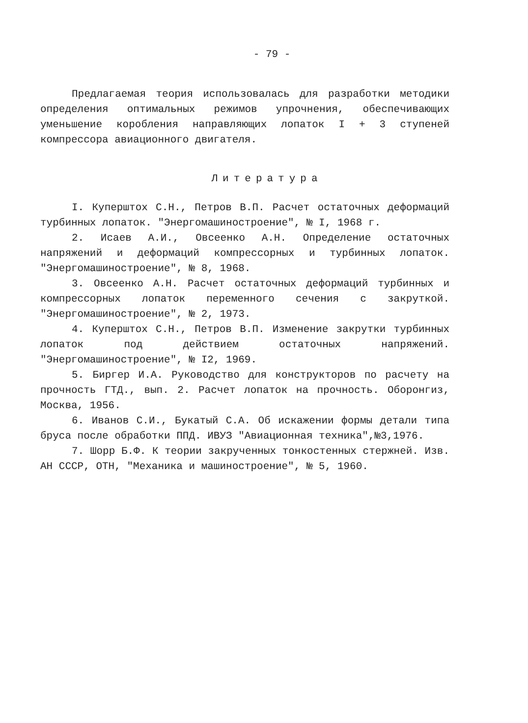- 79 -
Предлагаемая теория использовалась для разработки методики определения оптимальных режимов упрочнения, обеспечивающих уменьшение коробления направляющих лопаток I + 3 ступеней компрессора авиационного двигателя.
Литература
I. Куперштох С.Н., Петров В.П. Расчет остаточных деформаций турбинных лопаток. "Энергомашиностроение", № I, 1968 г.
2. Исаев А.И., Овсеенко А.Н. Определение остаточных напряжений и деформаций компрессорных и турбинных лопаток. "Энергомашиностроение", № 8, 1968.
3. Овсеенко А.Н. Расчет остаточных деформаций турбинных и компрессорных лопаток переменного сечения с закруткой. "Энергомашиностроение", № 2, 1973.
4. Куперштох С.Н., Петров В.П. Изменение закрутки турбинных лопаток под действием остаточных напряжений. "Энергомашиностроение", № I2, 1969.
5. Биргер И.А. Руководство для конструкторов по расчету на прочность ГТД., вып. 2. Расчет лопаток на прочность. Оборонгиз, Москва, 1956.
6. Иванов С.И., Букатый С.А. Об искажении формы детали типа бруса после обработки ППД. ИВУЗ "Авиационная техника",№3,1976.
7. Шорр Б.Ф. К теории закрученных тонкостенных стержней. Изв. АН СССР, ОТН, "Механика и машиностроение", № 5, 1960.